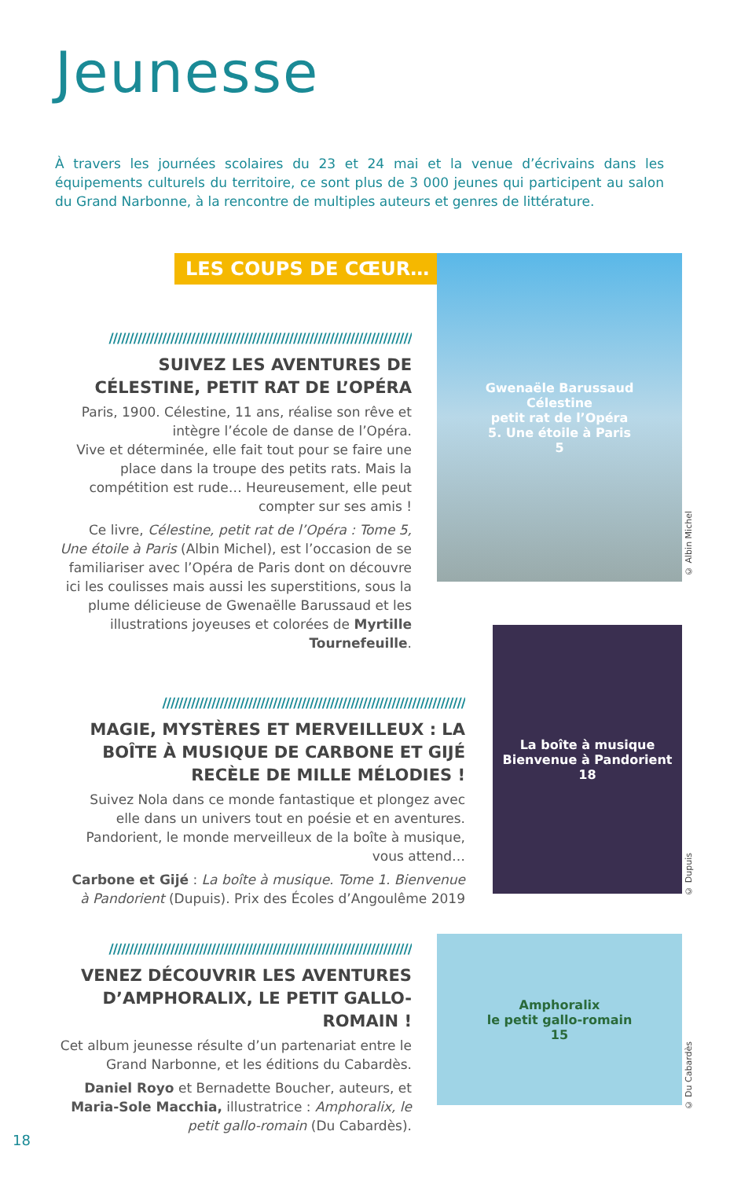Jeunesse
À travers les journées scolaires du 23 et 24 mai et la venue d’écrivains dans les équipements culturels du territoire, ce sont plus de 3 000 jeunes qui participent au salon du Grand Narbonne, à la rencontre de multiples auteurs et genres de littérature.
LES COUPS DE CŒUR…
//////////////////////////////////////////////////////////////////////////
SUIVEZ LES AVENTURES DE CÉLESTINE, PETIT RAT DE L’OPÉRA
Paris, 1900. Célestine, 11 ans, réalise son rêve et intègre l’école de danse de l’Opéra.
Vive et déterminée, elle fait tout pour se faire une place dans la troupe des petits rats. Mais la compétition est rude… Heureusement, elle peut compter sur ses amis !
Ce livre, Célestine, petit rat de l’Opéra : Tome 5, Une étoile à Paris (Albin Michel), est l’occasion de se familiariser avec l’Opéra de Paris dont on découvre ici les coulisses mais aussi les superstitions, sous la plume délicieuse de Gwenaëlle Barussaud et les illustrations joyeuses et colorées de Myrtille Tournefeuille.
Gwenaële Barussaud
Célestine
petit rat de l’Opéra
5. Une étoile à Paris
5
© Albin Michel
//////////////////////////////////////////////////////////////////////////
MAGIE, MYSTÈRES ET MERVEILLEUX : LA BOÎTE À MUSIQUE DE CARBONE ET GIJÉ RECÈLE DE MILLE MÉLODIES !
Suivez Nola dans ce monde fantastique et plongez avec elle dans un univers tout en poésie et en aventures. Pandorient, le monde merveilleux de la boîte à musique, vous attend…
Carbone et Gijé : La boîte à musique. Tome 1. Bienvenue à Pandorient (Dupuis). Prix des Écoles d’Angoulême 2019
La boîte à musique
Bienvenue à Pandorient
18
© Dupuis
//////////////////////////////////////////////////////////////////////////
VENEZ DÉCOUVRIR LES AVENTURES D’AMPHORALIX, LE PETIT GALLO-ROMAIN !
Cet album jeunesse résulte d’un partenariat entre le Grand Narbonne, et les éditions du Cabardès.
Daniel Royo et Bernadette Boucher, auteurs, et Maria-Sole Macchia, illustratrice : Amphoralix, le petit gallo-romain (Du Cabardès).
Amphoralix
le petit gallo-romain
15
© Du Cabardès
18